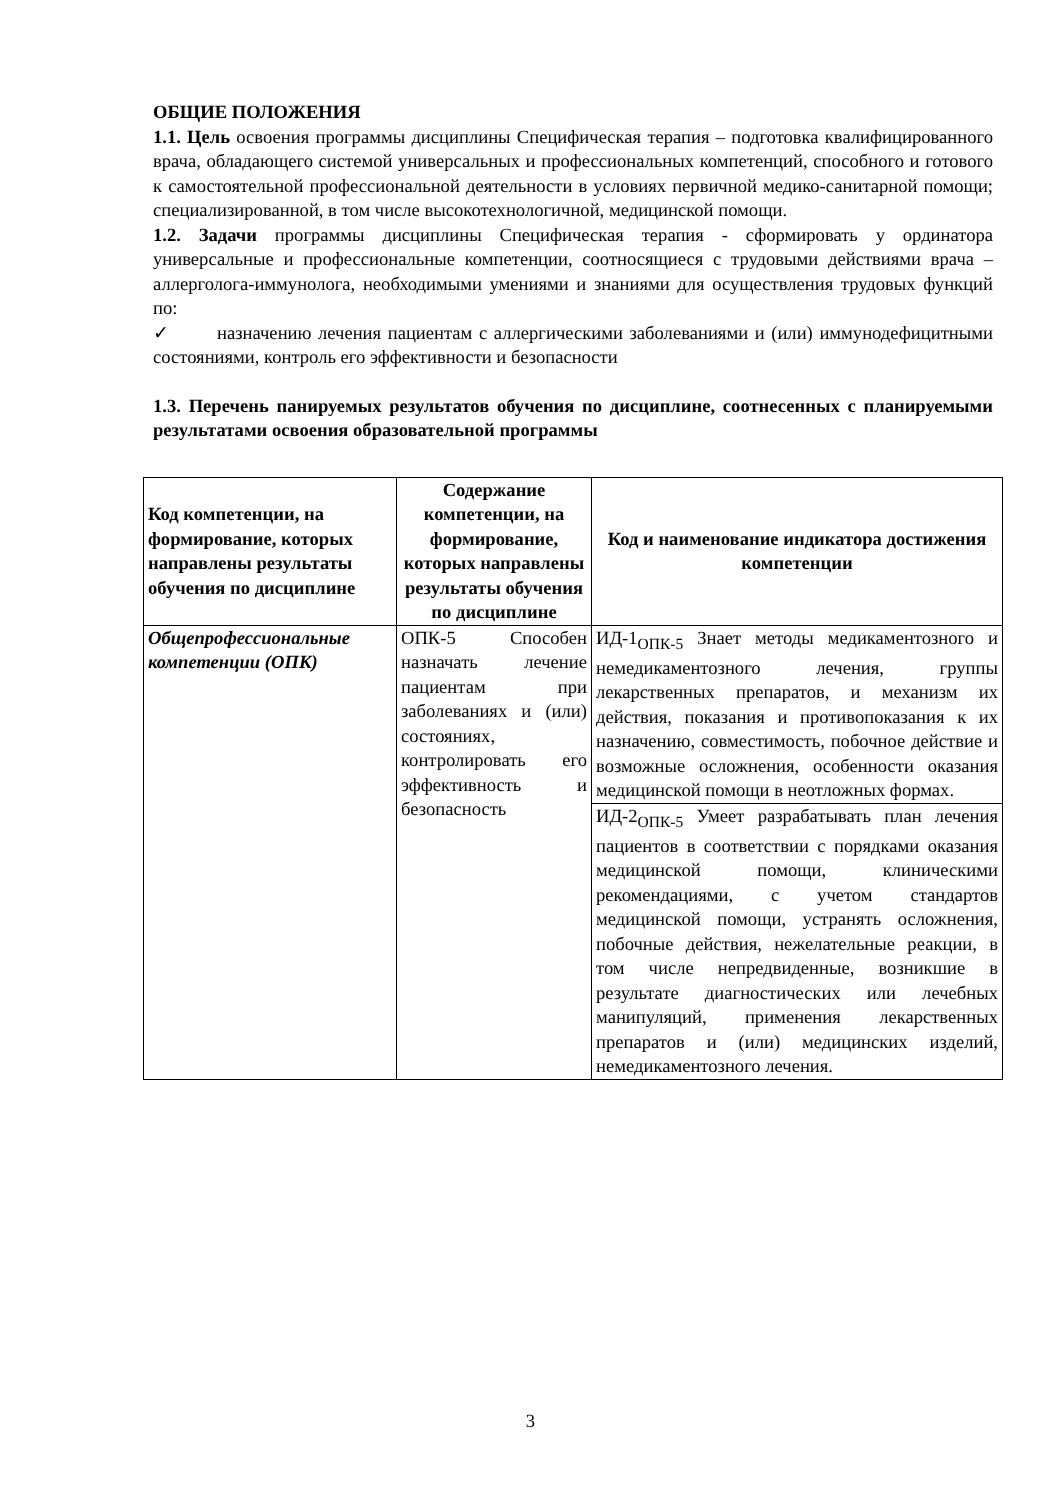ОБЩИЕ ПОЛОЖЕНИЯ
1.1. Цель освоения программы дисциплины Специфическая терапия – подготовка квалифицированного врача, обладающего системой универсальных и профессиональных компетенций, способного и готового к самостоятельной профессиональной деятельности в условиях первичной медико-санитарной помощи; специализированной, в том числе высокотехнологичной, медицинской помощи.
1.2. Задачи программы дисциплины Специфическая терапия - сформировать у ординатора универсальные и профессиональные компетенции, соотносящиеся с трудовыми действиями врача – аллерголога-иммунолога, необходимыми умениями и знаниями для осуществления трудовых функций по:
✓ назначению лечения пациентам с аллергическими заболеваниями и (или) иммунодефицитными состояниями, контроль его эффективности и безопасности
1.3. Перечень панируемых результатов обучения по дисциплине, соотнесенных с планируемыми результатами освоения образовательной программы
| Код компетенции, на формирование, которых направлены результаты обучения по дисциплине | Содержание компетенции, на формирование, которых направлены результаты обучения по дисциплине | Код и наименование индикатора достижения компетенции |
| --- | --- | --- |
| Общепрофессиональные компетенции (ОПК) | ОПК-5 Способен назначать лечение пациентам при заболеваниях и (или) состояниях, контролировать его эффективность и безопасность | ИД-1<sub>ОПК-5</sub> Знает методы медикаментозного и немедикаментозного лечения, группы лекарственных препаратов, и механизм их действия, показания и противопоказания к их назначению, совместимость, побочное действие и возможные осложнения, особенности оказания медицинской помощи в неотложных формах. |
| | | ИД-2<sub>ОПК-5</sub> Умеет разрабатывать план лечения пациентов в соответствии с порядками оказания медицинской помощи, клиническими рекомендациями, с учетом стандартов медицинской помощи, устранять осложнения, побочные действия, нежелательные реакции, в том числе непредвиденные, возникшие в результате диагностических или лечебных манипуляций, применения лекарственных препаратов и (или) медицинских изделий, немедикаментозного лечения. |
3